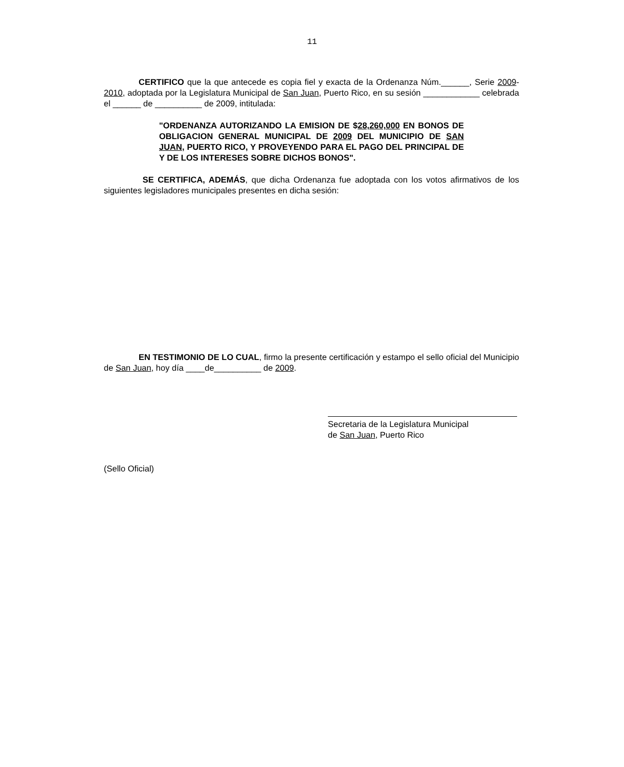11
CERTIFICO que la que antecede es copia fiel y exacta de la Ordenanza Núm.______, Serie 2009-2010, adoptada por la Legislatura Municipal de San Juan, Puerto Rico, en su sesión ____________ celebrada el ______ de __________ de 2009, intitulada:
"ORDENANZA AUTORIZANDO LA EMISION DE $28,260,000 EN BONOS DE OBLIGACION GENERAL MUNICIPAL DE 2009 DEL MUNICIPIO DE SAN JUAN, PUERTO RICO, Y PROVEYENDO PARA EL PAGO DEL PRINCIPAL DE Y DE LOS INTERESES SOBRE DICHOS BONOS".
SE CERTIFICA, ADEMÁS, que dicha Ordenanza fue adoptada con los votos afirmativos de los siguientes legisladores municipales presentes en dicha sesión:
EN TESTIMONIO DE LO CUAL, firmo la presente certificación y estampo el sello oficial del Municipio de San Juan, hoy día ____de__________ de 2009.
Secretaria de la Legislatura Municipal
de San Juan, Puerto Rico
(Sello Oficial)